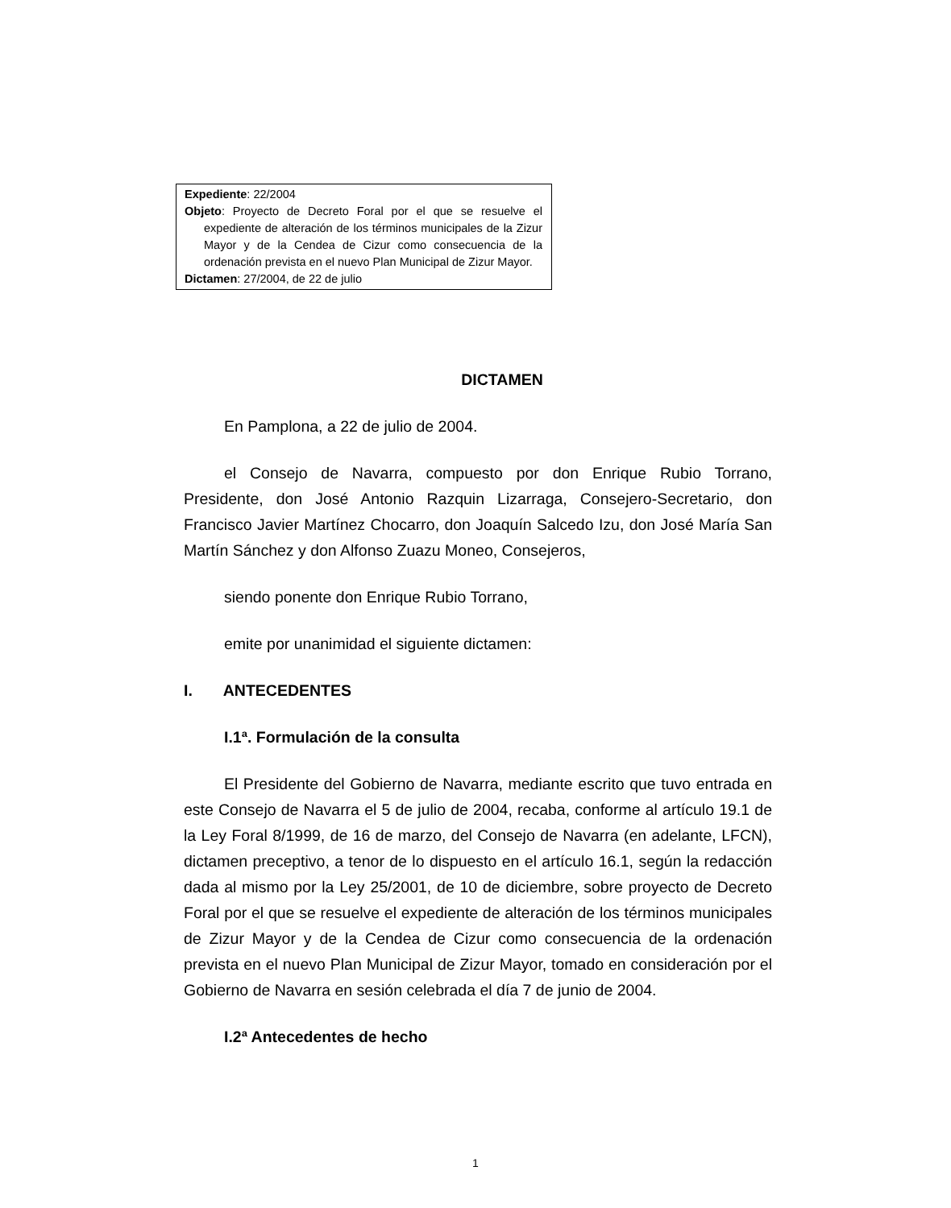Expediente: 22/2004
Objeto: Proyecto de Decreto Foral por el que se resuelve el expediente de alteración de los términos municipales de la Zizur Mayor y de la Cendea de Cizur como consecuencia de la ordenación prevista en el nuevo Plan Municipal de Zizur Mayor.
Dictamen: 27/2004, de 22 de julio
DICTAMEN
En Pamplona, a 22 de julio de 2004.
el Consejo de Navarra, compuesto por don Enrique Rubio Torrano, Presidente, don José Antonio Razquin Lizarraga, Consejero-Secretario, don Francisco Javier Martínez Chocarro, don Joaquín Salcedo Izu, don José María San Martín Sánchez y don Alfonso Zuazu Moneo, Consejeros,
siendo ponente don Enrique Rubio Torrano,
emite por unanimidad el siguiente dictamen:
I. ANTECEDENTES
I.1ª. Formulación de la consulta
El Presidente del Gobierno de Navarra, mediante escrito que tuvo entrada en este Consejo de Navarra el 5 de julio de 2004, recaba, conforme al artículo 19.1 de la Ley Foral 8/1999, de 16 de marzo, del Consejo de Navarra (en adelante, LFCN), dictamen preceptivo, a tenor de lo dispuesto en el artículo 16.1, según la redacción dada al mismo por la Ley 25/2001, de 10 de diciembre, sobre proyecto de Decreto Foral por el que se resuelve el expediente de alteración de los términos municipales de Zizur Mayor y de la Cendea de Cizur como consecuencia de la ordenación prevista en el nuevo Plan Municipal de Zizur Mayor, tomado en consideración por el Gobierno de Navarra en sesión celebrada el día 7 de junio de 2004.
I.2ª Antecedentes de hecho
1